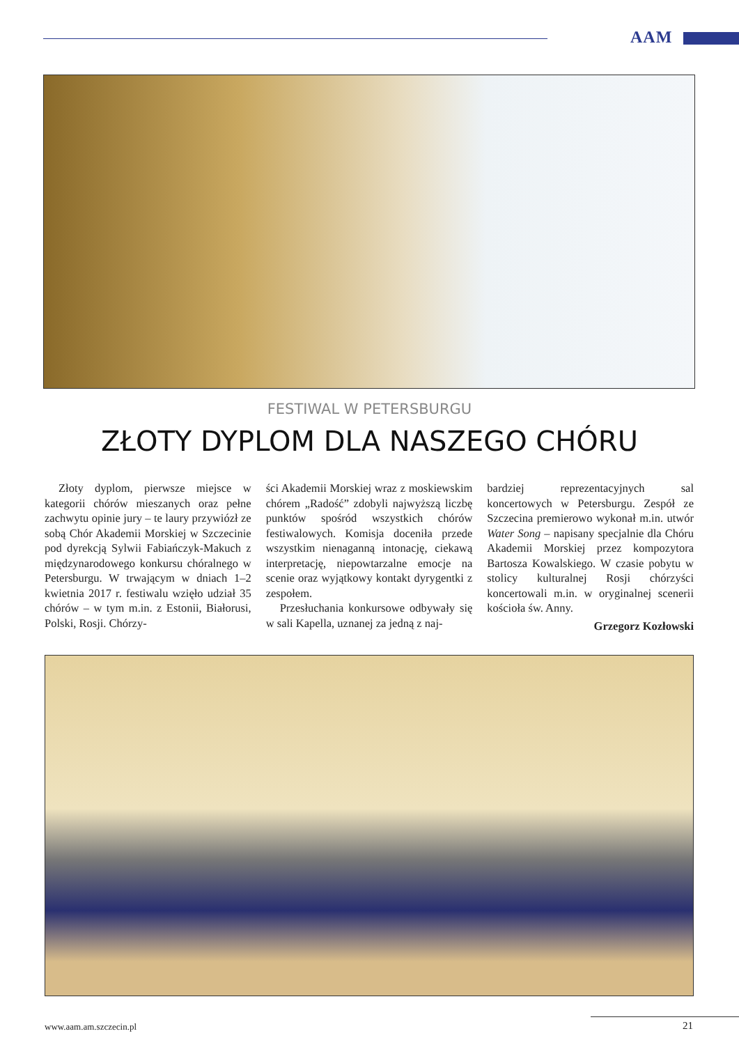AAM
FESTIWAL W PETERSBURGU
ZŁOTY DYPLOM DLA NASZEGO CHÓRU
Złoty dyplom, pierwsze miejsce w kategorii chórów mieszanych oraz pełne zachwytu opinie jury – te laury przywiózł ze sobą Chór Akademii Morskiej w Szczecinie pod dyrekcją Sylwii Fabiańczyk-Makuch z międzynarodowego konkursu chóralnego w Petersburgu. W trwającym w dniach 1–2 kwietnia 2017 r. festiwalu wzięło udział 35 chórów – w tym m.in. z Estonii, Białorusi, Polski, Rosji. Chórzy-
ści Akademii Morskiej wraz z moskiewskim chórem „Radość” zdobyli najwyższą liczbę punktów spośród wszystkich chórów festiwalowych. Komisja doceniła przede wszystkim nienaganną intonację, ciekawą interpretację, niepowtarzalne emocje na scenie oraz wyjątkowy kontakt dyrygentki z zespołem.
Przesłuchania konkursowe odbywały się w sali Kapella, uznanej za jedną z naj-
bardziej reprezentacyjnych sal koncertowych w Petersburgu. Zespół ze Szczecina premierowo wykonał m.in. utwór Water Song – napisany specjalnie dla Chóru Akademii Morskiej przez kompozytora Bartosza Kowalskiego. W czasie pobytu w stolicy kulturalnej Rosji chórzyści koncertowali m.in. w oryginalnej scenerii kościoła św. Anny.
Grzegorz Kozłowski
www.aam.am.szczecin.pl 21